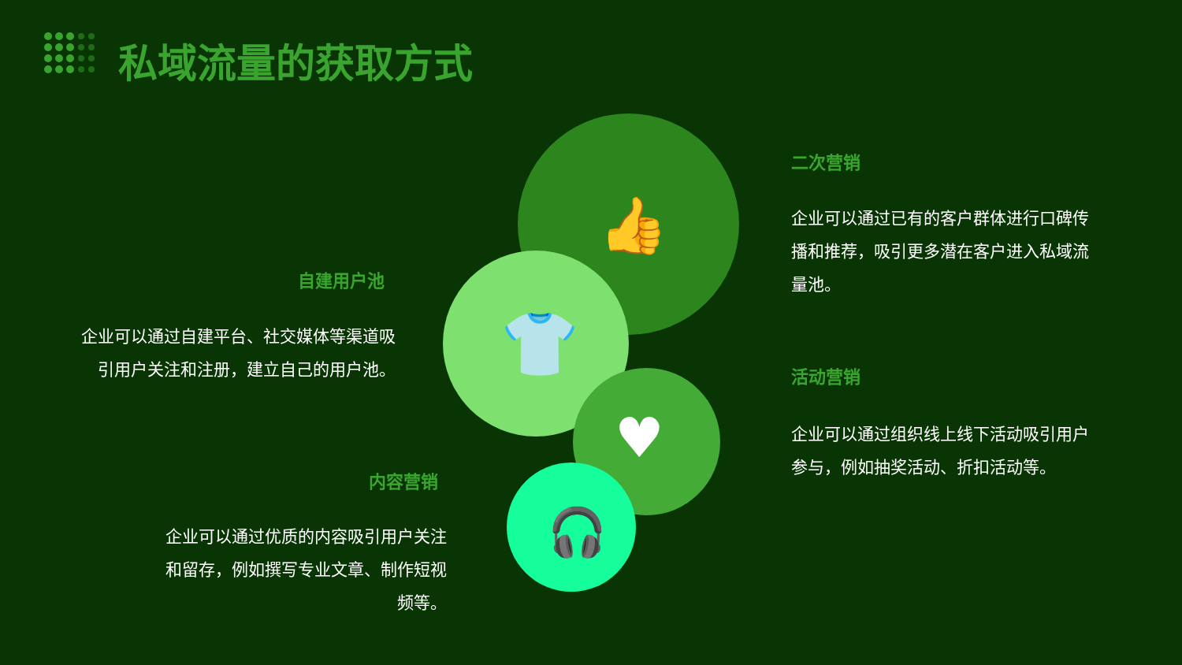私域流量的获取方式
👍
👕
♥
🎧
二次营销
企业可以通过已有的客户群体进行口碑传播和推荐，吸引更多潜在客户进入私域流量池。
活动营销
企业可以通过组织线上线下活动吸引用户参与，例如抽奖活动、折扣活动等。
自建用户池
企业可以通过自建平台、社交媒体等渠道吸引用户关注和注册，建立自己的用户池。
内容营销
企业可以通过优质的内容吸引用户关注和留存，例如撰写专业文章、制作短视频等。